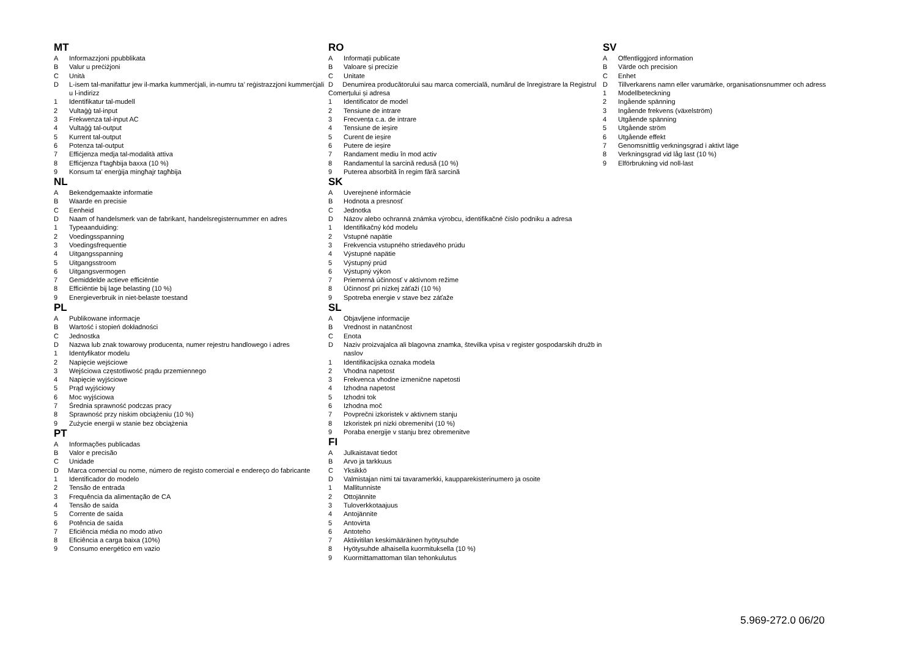MT
A Informazzjoni ppubblikata
B Valur u preċiżjoni
C Unità
D L-isem tal-manifattur jew il-marka kummerċjali, in-numru ta’ reġistrazzjoni kummerċjali u l-indirizz
1 Identifikatur tal-mudell
2 Vultaġġ tal-input
3 Frekwenza tal-input AC
4 Vultaġġ tal-output
5 Kurrent tal-output
6 Potenza tal-output
7 Effiċjenza medja tal-modalità attiva
8 Effiċjenza f’tagħbija baxxa (10 %)
9 Konsum ta’ enerġija mingħajr tagħbija
NL
A Bekendgemaakte informatie
B Waarde en precisie
C Eenheid
D Naam of handelsmerk van de fabrikant, handelsregisternummer en adres
1 Typeaanduiding:
2 Voedingsspanning
3 Voedingsfrequentie
4 Uitgangsspanning
5 Uitgangsstroom
6 Uitgangsvermogen
7 Gemiddelde actieve efficiëntie
8 Efficiëntie bij lage belasting (10 %)
9 Energieverbruik in niet-belaste toestand
PL
A Publikowane informacje
B Wartość i stopień dokładności
C Jednostka
D Nazwa lub znak towarowy producenta, numer rejestru handlowego i adres
1 Identyfikator modelu
2 Napięcie wejściowe
3 Wejściowa częstotliwość prądu przemiennego
4 Napięcie wyjściowe
5 Prąd wyjściowy
6 Moc wyjściowa
7 Średnia sprawność podczas pracy
8 Sprawność przy niskim obciążeniu (10 %)
9 Zużycie energii w stanie bez obciążenia
PT
A Informações publicadas
B Valor e precisão
C Unidade
D Marca comercial ou nome, número de registo comercial e endereço do fabricante
1 Identificador do modelo
2 Tensão de entrada
3 Frequência da alimentação de CA
4 Tensão de saída
5 Corrente de saída
6 Potência de saída
7 Eficiência média no modo ativo
8 Eficiência a carga baixa (10%)
9 Consumo energético em vazio
RO
A Informații publicate
B Valoare și precizie
C Unitate
D Denumirea producătorului sau marca comercială, numărul de înregistrare la Registrul Comerțului și adresa
1 Identificator de model
2 Tensiune de intrare
3 Frecvența c.a. de intrare
4 Tensiune de ieșire
5 Curent de ieșire
6 Putere de ieșire
7 Randament mediu în mod activ
8 Randamentul la sarcină redusă (10 %)
9 Puterea absorbită în regim fără sarcină
SK
A Uverejnené informácie
B Hodnota a presnosť
C Jednotka
D Názov alebo ochranná známka výrobcu, identifikačné číslo podniku a adresa
1 Identifikačný kód modelu
2 Vstupné napätie
3 Frekvencia vstupného striedavého prúdu
4 Výstupné napätie
5 Výstupný prúd
6 Výstupný výkon
7 Priemerná účinnosť v aktívnom režime
8 Účinnosť pri nízkej záťaži (10 %)
9 Spotreba energie v stave bez záťaže
SL
A Objavljene informacije
B Vrednost in natančnost
C Enota
D Naziv proizvajalca ali blagovna znamka, številka vpisa v register gospodarskih družb in naslov
1 Identifikacijska oznaka modela
2 Vhodna napetost
3 Frekvenca vhodne izmenične napetosti
4 Izhodna napetost
5 Izhodni tok
6 Izhodna moč
7 Povprečni izkoristek v aktivnem stanju
8 Izkoristek pri nizki obremenitvi (10 %)
9 Poraba energije v stanju brez obremenitve
FI
A Julkaistavat tiedot
B Arvo ja tarkkuus
C Yksikkö
D Valmistajan nimi tai tavaramerkki, kaupparekisterinumero ja osoite
1 Mallitunniste
2 Ottojännite
3 Tuloverkkotaajuus
4 Antojännite
5 Antovirta
6 Antoteho
7 Aktiivitilan keskimääräinen hyötysuhde
8 Hyötysuhde alhaisella kuormituksella (10 %)
9 Kuormittamattoman tilan tehonkulutus
SV
A Offentliggjord information
B Värde och precision
C Enhet
D Tillverkarens namn eller varumärke, organisationsnummer och adress
1 Modellbeteckning
2 Ingående spänning
3 Ingående frekvens (växelström)
4 Utgående spänning
5 Utgående ström
6 Utgående effekt
7 Genomsnittlig verkningsgrad i aktivt läge
8 Verkningsgrad vid låg last (10 %)
9 Elförbrukning vid noll-last
5.969-272.0 06/20